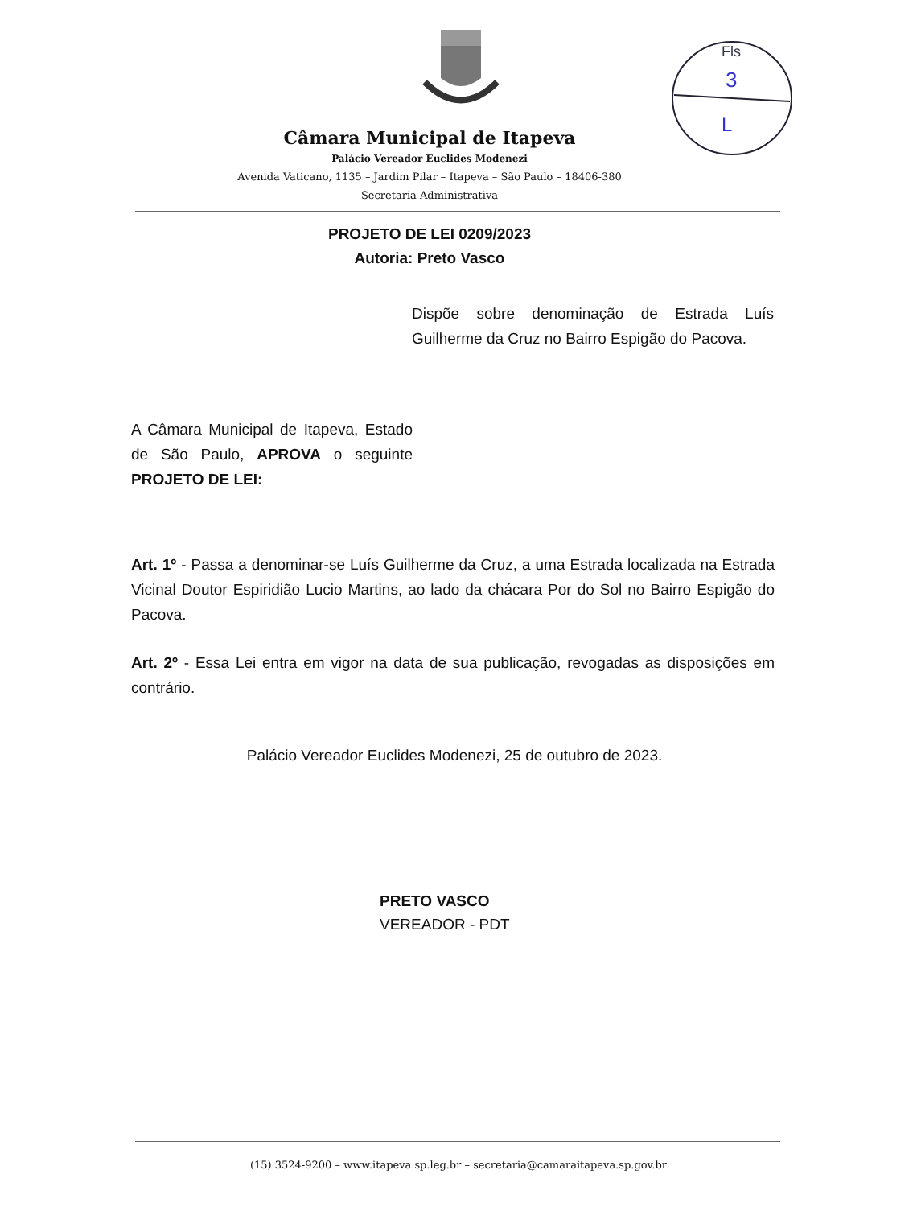Fls
3
L
Câmara Municipal de Itapeva
Palácio Vereador Euclides Modenezi
Avenida Vaticano, 1135 – Jardim Pilar – Itapeva – São Paulo – 18406-380
Secretaria Administrativa
PROJETO DE LEI 0209/2023
Autoria: Preto Vasco
Dispõe sobre denominação de Estrada Luís Guilherme da Cruz no Bairro Espigão do Pacova.
A Câmara Municipal de Itapeva, Estado de São Paulo, APROVA o seguinte PROJETO DE LEI:
Art. 1º - Passa a denominar-se Luís Guilherme da Cruz, a uma Estrada localizada na Estrada Vicinal Doutor Espiridião Lucio Martins, ao lado da chácara Por do Sol no Bairro Espigão do Pacova.
Art. 2º - Essa Lei entra em vigor na data de sua publicação, revogadas as disposições em contrário.
Palácio Vereador Euclides Modenezi, 25 de outubro de 2023.
PRETO VASCO
VEREADOR - PDT
(15) 3524-9200 – www.itapeva.sp.leg.br – secretaria@camaraitapeva.sp.gov.br